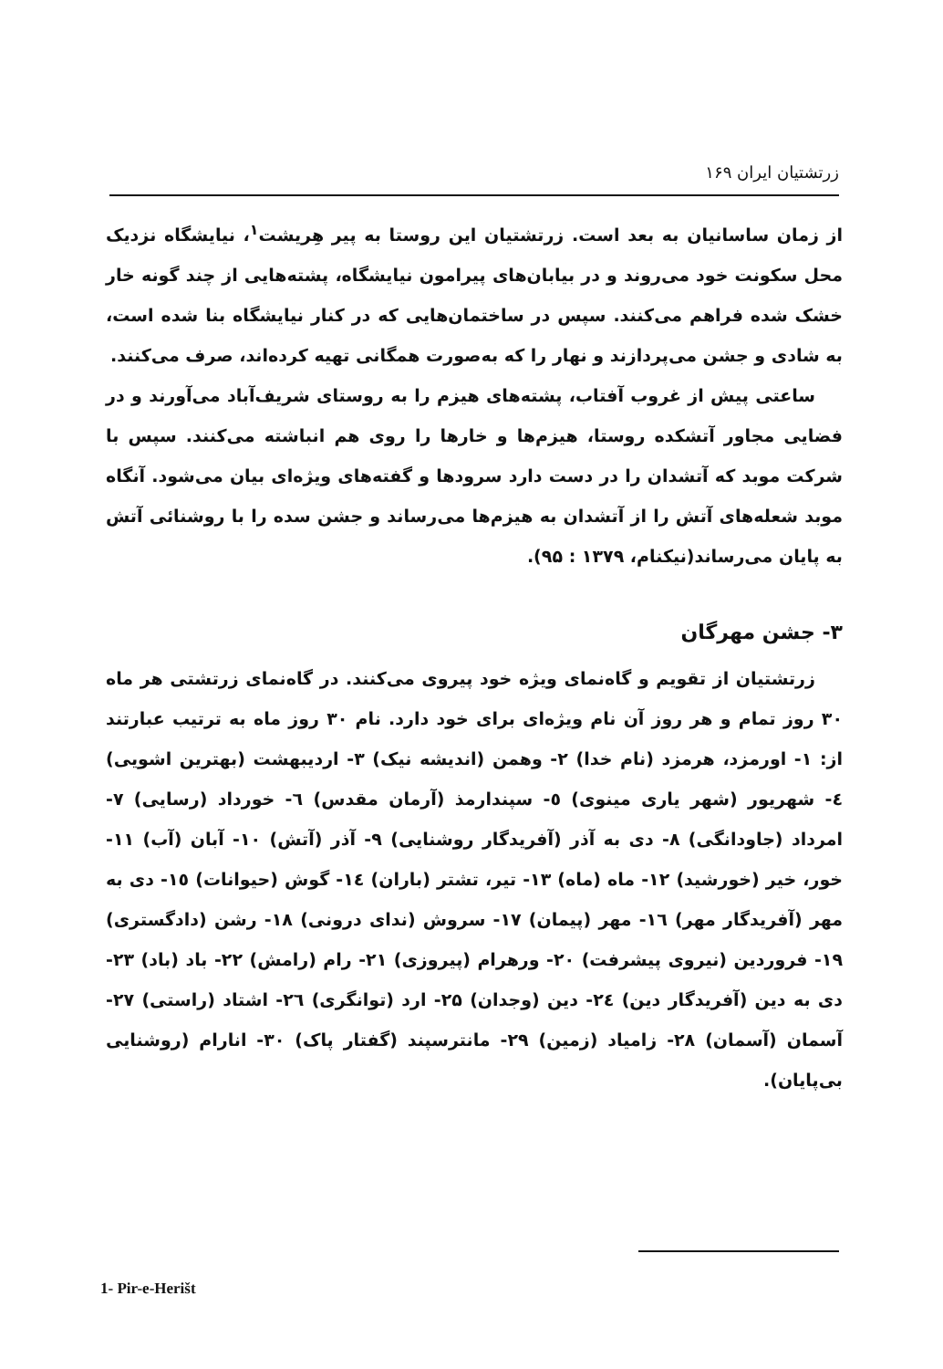زرتشتیان ایران ۱۶۹
از زمان ساسانیان به بعد است. زرتشتیان این روستا به پیر هِریشت<sup>۱</sup>، نیایشگاه نزدیک محل سکونت خود می‌روند و در بیابان‌های پیرامون نیایشگاه، پشته‌هایی از چند گونه خار خشک شده فراهم می‌کنند. سپس در ساختمان‌هایی که در کنار نیایشگاه بنا شده است، به شادی و جشن می‌پردازند و نهار را که به‌صورت همگانی تهیه کرده‌اند، صرف می‌کنند.
ساعتی پیش از غروب آفتاب، پشته‌های هیزم را به روستای شریف‌آباد می‌آورند و در فضایی مجاور آتشکده روستا، هیزم‌ها و خارها را روی هم انباشته می‌کنند. سپس با شرکت موبد که آتشدان را در دست دارد سرودها و گفته‌های ویژه‌ای بیان می‌شود. آنگاه موبد شعله‌های آتش را از آتشدان به هیزم‌ها می‌رساند و جشن سده را با روشنائی آتش به پایان می‌رساند(نیکنام، ۱۳۷۹ : ۹۵).
۳- جشن مهرگان
زرتشتیان از تقویم و گاه‌نمای ویژه خود پیروی می‌کنند. در گاه‌نمای زرتشتی هر ماه ۳۰ روز تمام و هر روز آن نام ویژه‌ای برای خود دارد. نام ۳۰ روز ماه به ترتیب عبارتند از: ۱- اورمزد، هرمزد (نام خدا) ۲- وهمن (اندیشه نیک) ۳- اردیبهشت (بهترین اشویی) ٤- شهریور (شهر یاری مینوی) ٥- سپندارمذ (آرمان مقدس) ٦- خورداد (رسایی) ۷- امرداد (جاودانگی) ۸- دی به آذر (آفریدگار روشنایی) ۹- آذر (آتش) ۱۰- آبان (آب) ۱۱- خور، خیر (خورشید) ۱۲- ماه (ماه) ۱۳- تیر، تشتر (باران) ١٤- گوش (حیوانات) ١٥- دی به مهر (آفریدگار مهر) ١٦- مهر (پیمان) ۱۷- سروش (ندای درونی) ۱۸- رشن (دادگستری) ۱۹- فروردین (نیروی پیشرفت) ۲۰- ورهرام (پیروزی) ۲۱- رام (رامش) ۲۲- باد (باد) ۲۳- دی به دین (آفریدگار دین) ٢٤- دین (وجدان) ۲۵- ارد (توانگری) ٢٦- اشتاد (راستی) ۲۷- آسمان (آسمان) ۲۸- زامیاد (زمین) ۲۹- مانترسپند (گفتار پاک) ۳۰- انارام (روشنایی بی‌پایان).
1- Pir-e-Herišt